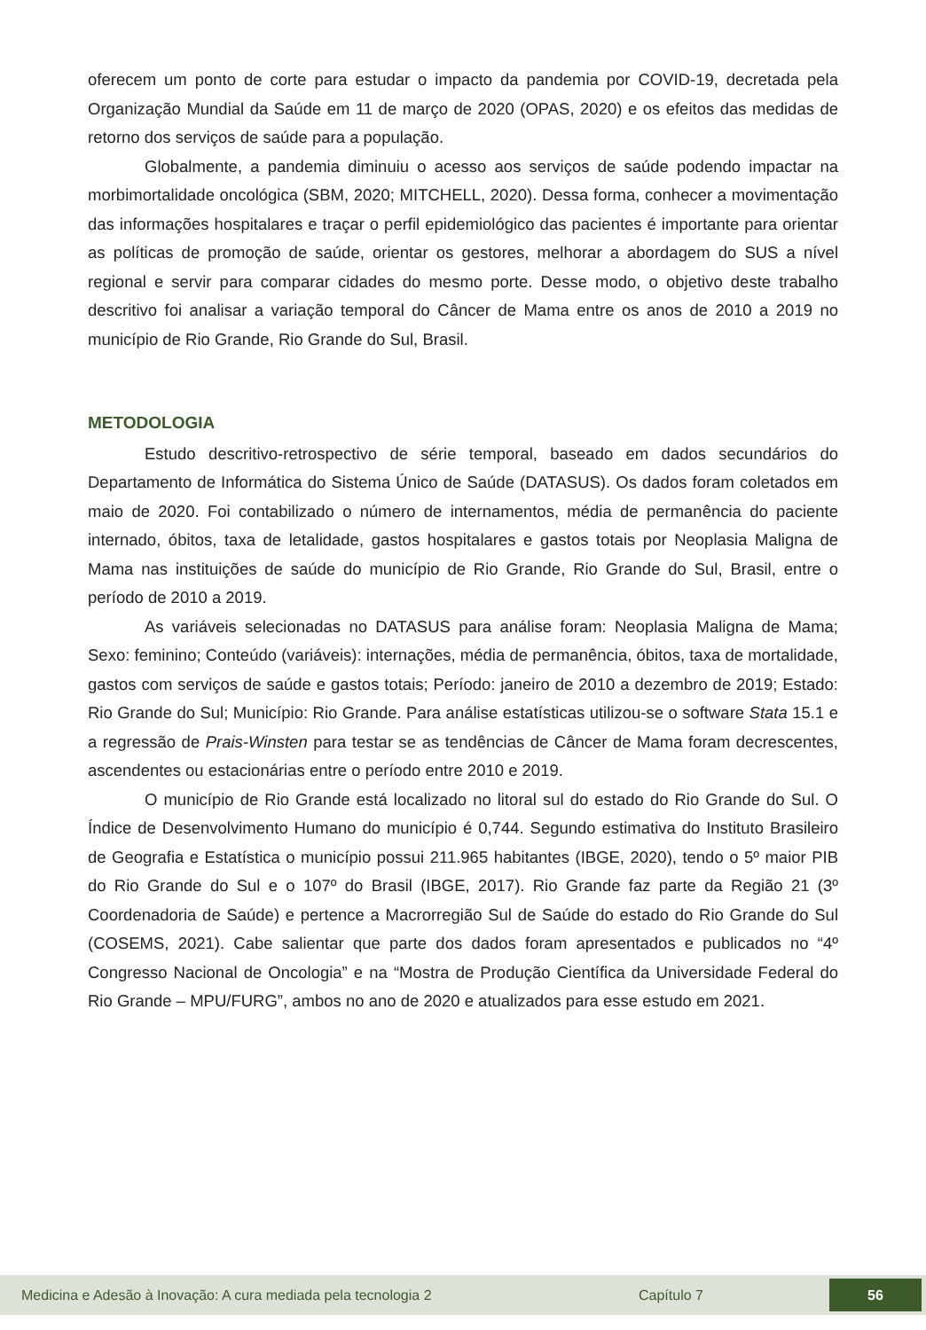oferecem um ponto de corte para estudar o impacto da pandemia por COVID-19, decretada pela Organização Mundial da Saúde em 11 de março de 2020 (OPAS, 2020) e os efeitos das medidas de retorno dos serviços de saúde para a população.
Globalmente, a pandemia diminuiu o acesso aos serviços de saúde podendo impactar na morbimortalidade oncológica (SBM, 2020; MITCHELL, 2020). Dessa forma, conhecer a movimentação das informações hospitalares e traçar o perfil epidemiológico das pacientes é importante para orientar as políticas de promoção de saúde, orientar os gestores, melhorar a abordagem do SUS a nível regional e servir para comparar cidades do mesmo porte. Desse modo, o objetivo deste trabalho descritivo foi analisar a variação temporal do Câncer de Mama entre os anos de 2010 a 2019 no município de Rio Grande, Rio Grande do Sul, Brasil.
METODOLOGIA
Estudo descritivo-retrospectivo de série temporal, baseado em dados secundários do Departamento de Informática do Sistema Único de Saúde (DATASUS). Os dados foram coletados em maio de 2020. Foi contabilizado o número de internamentos, média de permanência do paciente internado, óbitos, taxa de letalidade, gastos hospitalares e gastos totais por Neoplasia Maligna de Mama nas instituições de saúde do município de Rio Grande, Rio Grande do Sul, Brasil, entre o período de 2010 a 2019.
As variáveis selecionadas no DATASUS para análise foram: Neoplasia Maligna de Mama; Sexo: feminino; Conteúdo (variáveis): internações, média de permanência, óbitos, taxa de mortalidade, gastos com serviços de saúde e gastos totais; Período: janeiro de 2010 a dezembro de 2019; Estado: Rio Grande do Sul; Município: Rio Grande. Para análise estatísticas utilizou-se o software Stata 15.1 e a regressão de Prais-Winsten para testar se as tendências de Câncer de Mama foram decrescentes, ascendentes ou estacionárias entre o período entre 2010 e 2019.
O município de Rio Grande está localizado no litoral sul do estado do Rio Grande do Sul. O Índice de Desenvolvimento Humano do município é 0,744. Segundo estimativa do Instituto Brasileiro de Geografia e Estatística o município possui 211.965 habitantes (IBGE, 2020), tendo o 5º maior PIB do Rio Grande do Sul e o 107º do Brasil (IBGE, 2017). Rio Grande faz parte da Região 21 (3º Coordenadoria de Saúde) e pertence a Macrorregião Sul de Saúde do estado do Rio Grande do Sul (COSEMS, 2021). Cabe salientar que parte dos dados foram apresentados e publicados no “4º Congresso Nacional de Oncologia” e na “Mostra de Produção Científica da Universidade Federal do Rio Grande – MPU/FURG”, ambos no ano de 2020 e atualizados para esse estudo em 2021.
Medicina e Adesão à Inovação: A cura mediada pela tecnologia 2 Capítulo 7 56